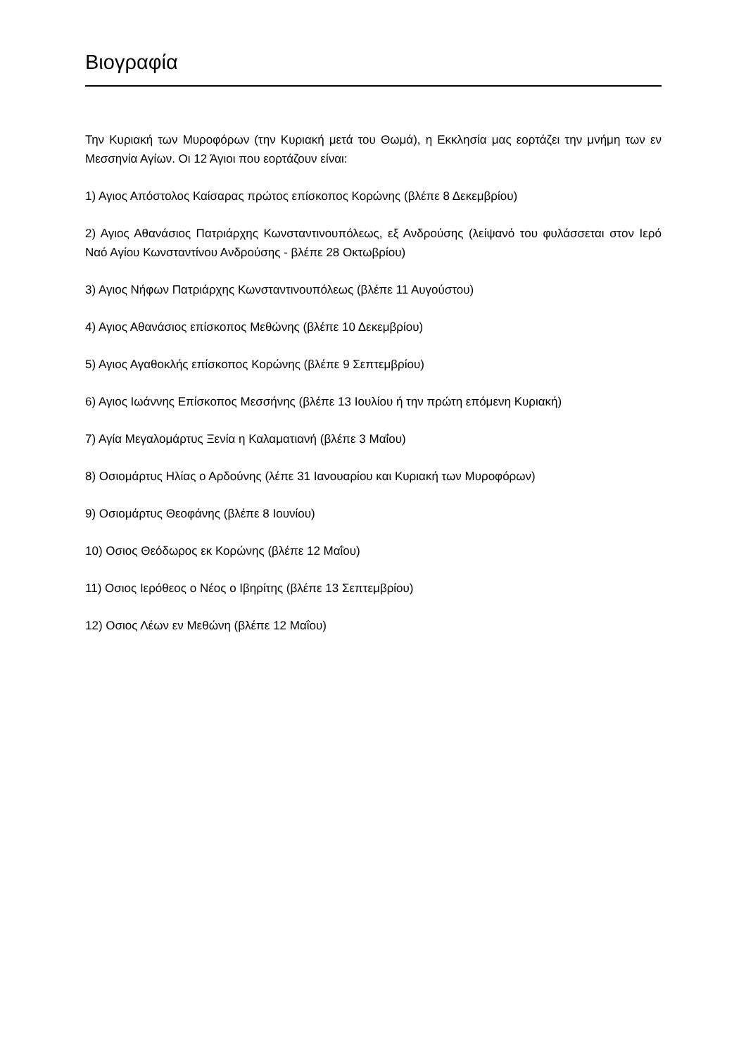Βιογραφία
Την Κυριακή των Μυροφόρων (την Κυριακή μετά του Θωμά), η Εκκλησία μας εορτάζει την μνήμη των εν Μεσσηνία Αγίων. Οι 12 Άγιοι που εορτάζουν είναι:
1) Αγιος Απόστολος Καίσαρας πρώτος επίσκοπος Κορώνης (βλέπε 8 Δεκεμβρίου)
2) Αγιος Αθανάσιος Πατριάρχης Κωνσταντινουπόλεως, εξ Ανδρούσης (λείψανό του φυλάσσεται στον Ιερό Ναό Αγίου Κωνσταντίνου Ανδρούσης - βλέπε 28 Οκτωβρίου)
3) Αγιος Νήφων Πατριάρχης Κωνσταντινουπόλεως (βλέπε 11 Αυγούστου)
4) Αγιος Αθανάσιος επίσκοπος Μεθώνης (βλέπε 10 Δεκεμβρίου)
5) Αγιος Αγαθοκλής επίσκοπος Κορώνης (βλέπε 9 Σεπτεμβρίου)
6) Αγιος Ιωάννης Επίσκοπος Μεσσήνης (βλέπε 13 Ιουλίου ή την πρώτη επόμενη Κυριακή)
7) Αγία Μεγαλομάρτυς Ξενία η Καλαματιανή (βλέπε 3 Μαΐου)
8) Οσιομάρτυς Ηλίας ο Αρδούνης (λέπε 31 Ιανουαρίου και Κυριακή των Μυροφόρων)
9) Οσιομάρτυς Θεοφάνης (βλέπε 8 Ιουνίου)
10) Οσιος Θεόδωρος εκ Κορώνης (βλέπε 12 Μαΐου)
11) Οσιος Ιερόθεος ο Νέος ο Ιβηρίτης (βλέπε 13 Σεπτεμβρίου)
12) Οσιος Λέων εν Μεθώνη (βλέπε 12 Μαΐου)